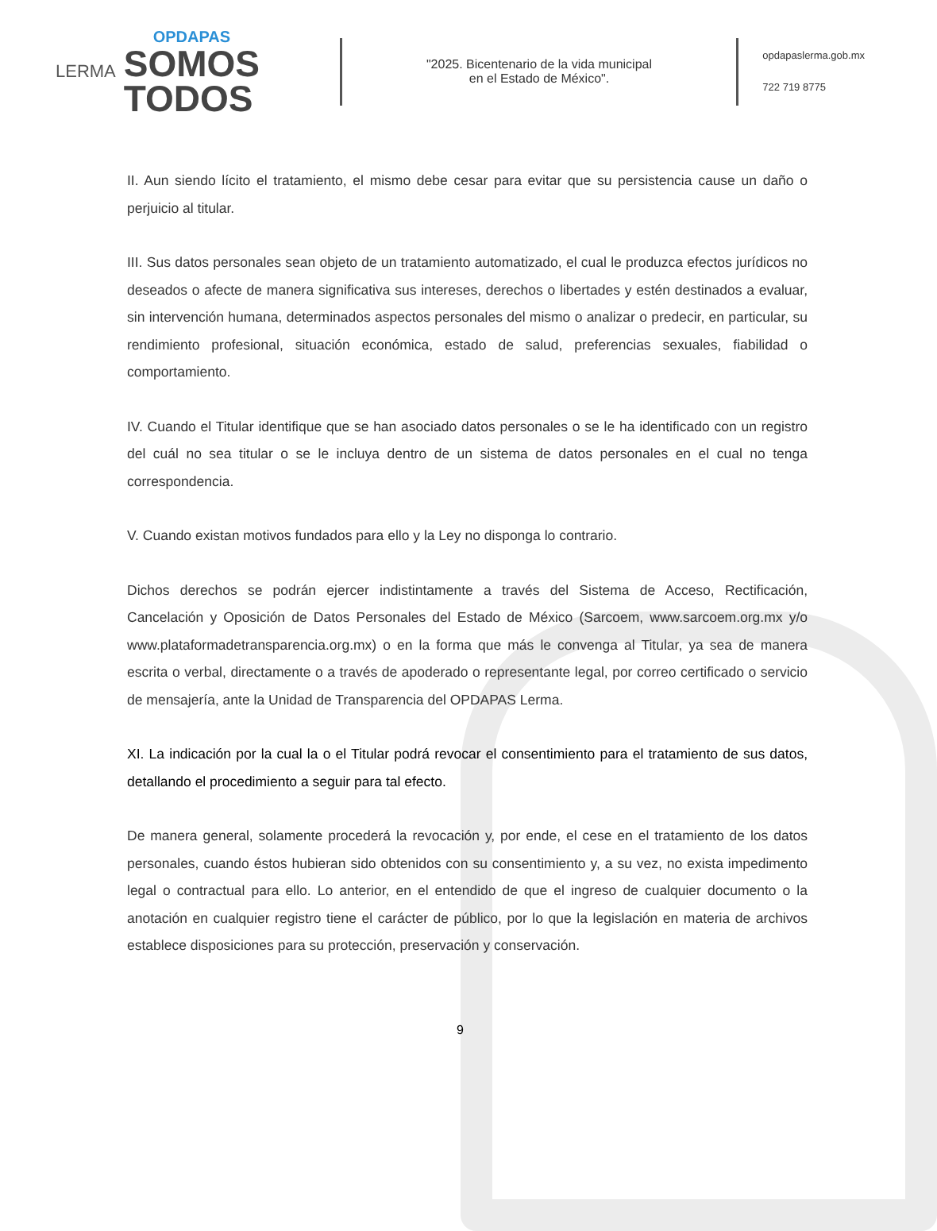LERMA
OPDAPAS
SOMOS
TODOS
"2025. Bicentenario de la vida municipal
en el Estado de México".
opdapaslerma.gob.mx
722 719 8775
II. Aun siendo lícito el tratamiento, el mismo debe cesar para evitar que su persistencia cause un daño o perjuicio al titular.
III. Sus datos personales sean objeto de un tratamiento automatizado, el cual le produzca efectos jurídicos no deseados o afecte de manera significativa sus intereses, derechos o libertades y estén destinados a evaluar, sin intervención humana, determinados aspectos personales del mismo o analizar o predecir, en particular, su rendimiento profesional, situación económica, estado de salud, preferencias sexuales, fiabilidad o comportamiento.
IV. Cuando el Titular identifique que se han asociado datos personales o se le ha identificado con un registro del cuál no sea titular o se le incluya dentro de un sistema de datos personales en el cual no tenga correspondencia.
V. Cuando existan motivos fundados para ello y la Ley no disponga lo contrario.
Dichos derechos se podrán ejercer indistintamente a través del Sistema de Acceso, Rectificación, Cancelación y Oposición de Datos Personales del Estado de México (Sarcoem, www.sarcoem.org.mx y/o www.plataformadetransparencia.org.mx) o en la forma que más le convenga al Titular, ya sea de manera escrita o verbal, directamente o a través de apoderado o representante legal, por correo certificado o servicio de mensajería, ante la Unidad de Transparencia del OPDAPAS Lerma.
XI. La indicación por la cual la o el Titular podrá revocar el consentimiento para el tratamiento de sus datos, detallando el procedimiento a seguir para tal efecto.
De manera general, solamente procederá la revocación y, por ende, el cese en el tratamiento de los datos personales, cuando éstos hubieran sido obtenidos con su consentimiento y, a su vez, no exista impedimento legal o contractual para ello. Lo anterior, en el entendido de que el ingreso de cualquier documento o la anotación en cualquier registro tiene el carácter de público, por lo que la legislación en materia de archivos establece disposiciones para su protección, preservación y conservación.
9